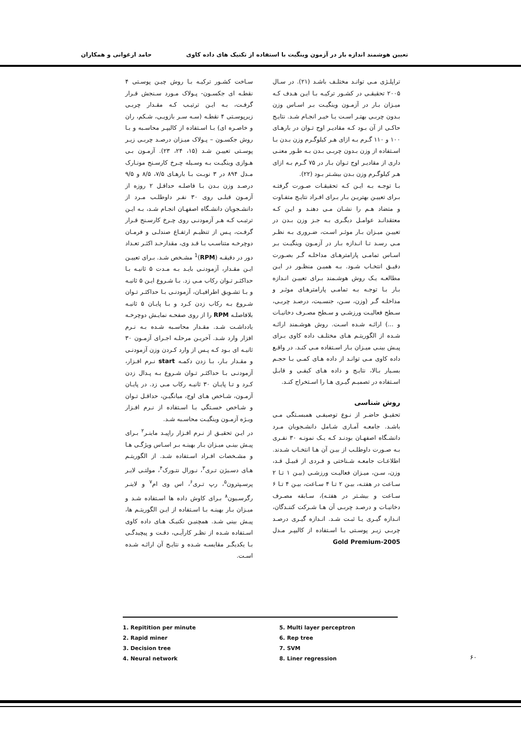تعیین هوشمند اندازه بار در آزمون وینگیت با استفاده از تکنیک های داده کاوی حامد ارغوانی و همکاران
تراپلـژی مـی توانـد مختلـف باشـد (۲۱). در سـال ۲۰۰۵ تحقیقـی در کشـور ترکیـه بـا ایـن هـدف کـه میـزان بـار در آزمـون وینگیـت بـر اسـاس وزن بـدون چربـی بهتـر اسـت یـا خیـر انجـام شـد. نتایـج حاکـی از آن بـود کـه مقادیـر اوج تـوان در بارهـای ۱۰۰ و ۱۱۰ گـرم بـه ازای هـر کیلوگـرم وزن بـدن بـا اسـتفاده از وزن بـدون چربـی بـدن بـه طـور معنـی داری از مقادیـر اوج تـوان بـار در ۷۵ گـرم بـه ازای هـر کیلوگـرم وزن بـدن بیشـتر بـود (۲۲).
بـا توجـه بـه ایـن کـه تحقیقـات صـورت گرفتـه بـرای تعییـن بهتریـن بـار بـرای افـراد نتایـج متفـاوت و متضاد هـم را نشـان مـی دهنـد و ایـن کـه معتقدانـد عوامـل دیگـری بـه جـز وزن بـدن در تعییـن میـزان بـار موثـر اسـت، ضـروری بـه نظـر مـی رسـد تـا انـدازه بـار در آزمـون وینگیـت بـر اسـاس تمامـی پارامترهـای مداخلـه گـر بصـورت دقیـق انتخـاب شـود. بـه همیـن منظـور در ایـن مطالعـه یـک روش هوشـمند بـرای تعییـن انـدازه بـار بـا توجـه بـه تمامـی پارامترهـای موثـر و مداخلـه گـر (وزن، سـن، جنسـیت، درصـد چربـی، سـطح فعالیـت ورزشـی و سـطح مصـرف دخانیـات و ...) ارائـه شـده اسـت. روش هوشـمند ارائـه شـده از الگوریتـم هـای مختلـف داده کاوی بـرای پیـش بینـی میـزان بـار اسـتفاده مـی کنـد. در واقـع داده کاوی مـی توانـد از داده هـای کمـی بـا حجـم بسـیار بـالا، نتایـج و داده هـای کیفـی و قابـل اسـتفاده در تصمیـم گیـری هـا را اسـتخراج کنـد.
روش شناسی
تحقیـق حاضـر از نـوع توصیفـی همبسـتگی مـی باشـد. جامعـه آمـاری شـامل دانشـجویان مـرد دانشـگاه اصفهـان بودنـد کـه یـک نمونـه ۳۰ نفـری بـه صـورت داوطلـب از بیـن آن هـا انتخـاب شـدند. اطلاعـات جامعـه شـناختی و فـردی از قبیـل قـد، وزن، سـن، میـزان فعالیـت ورزشـی (بیـن ۱ تـا ۲ سـاعت در هفتـه، بیـن ۲ تـا ۴ سـاعت، بیـن ۴ تـا ۶ سـاعت و بیشـتر در هفتـه)، سـابقه مصـرف دخانیـات و درصـد چربـی آن هـا شـرکت کننـدگان، انـدازه گیـری یـا ثبـت شـد. انـدازه گیـری درصـد چربـی زیـر پوسـتی بـا اسـتفاده از کالیپـر مـدل Gold Premium-2005
سـاخت کشـور ترکیـه بـا روش چیـن پوسـتی ۴ نقطـه ای جکسـون- پـولاک مـورد سـنجش قـرار گرفـت، بـه ایـن ترتیـب کـه مقـدار چربـی زیرپوسـتی ۴ نقطـه (سـه سـر بازویـی، شـکم، ران و خاصـره ای) بـا اسـتفاده از کالیپـر محاسـبه و بـا روش جکسـون – پـولاک میـزان درصـد چربـی زیـر پوسـتی تعییـن شـد (۱۵، ۲۴، ۲۳). آزمـون بـی هـوازی وینگیـت بـه وسـیله چـرخ کارسـنج مونـارک مـدل ۸۹۴ در ۳ نوبـت بـا بارهـای ۷/۵، ۸/۵ و ۹/۵ درصـد وزن بـدن بـا فاصلـه حداقـل ۲ روزه از آزمـون قبلـی روی ۳۰ نفـر داوطلـب مـرد از دانشـجویان دانشـگاه اصفهـان انجـام شـد، بـه ایـن ترتیـب کـه هـر آزمودنـی روی چـرخ کارسـنج قـرار گرفـت، پـس از تنظیـم ارتفـاع صندلـی و فرمـان دوچرخـه متناسـب بـا قـد وی، مقدارحـد اکثـر تعـداد دور در دقیقـه (RPM)<sup>1</sup> مشـخص شـد. بـرای تعییـن ایـن مقـدار، آزمودنـی بایـد بـه مـدت ۵ ثانیـه بـا حداکثـر تـوان رکاب مـی زد. بـا شـروع ایـن ۵ ثانیـه و بـا تشـویق اطرافیـان، آزمودنـی بـا حداکثـر تـوان شـروع بـه رکاب زدن کـرد و بـا پایـان ۵ ثانیـه بلافاصلـه RPM را از روی صفحـه نمایـش دوچرخـه یادداشـت شـد. مقـدار محاسـبه شـده بـه نـرم افزار وارد شـد. آخریـن مرحلـه اجـرای آزمـون ۳۰ ثانیـه ای بـود کـه پـس از وارد کـردن وزن آزمودنـی و مقـدار بـار، بـا زدن دکمـه start نـرم افـزار، آزمودنـی بـا حداکثـر تـوان شـروع بـه پـدال زدن کـرد و تـا پایـان ۳۰ ثانیـه رکاب مـی زد. در پایـان آزمـون، شـاخص هـای اوج، میانگیـن، حداقـل تـوان و شـاخص خسـتگی بـا اسـتفاده از نـرم افـزار ویـژه آزمـون وینگیـت محاسـبه شـد.
در ایـن تحقیـق از نـرم افـزار راپیـد ماینـر<sup>۲</sup> بـرای پیـش بینـی میـزان بـار بهینـه بـر اسـاس ویژگـی هـا و مشـخصات افـراد اسـتفاده شـد. از الگوریتـم هـای دسـیژن تـری<sup>۳</sup>، نـورال نتـورک<sup>۴</sup>، مولتـی لایـر پرسـپترون<sup>۵</sup>، رپ تـری<sup>۶</sup>، اس وی ام<sup>۷</sup> و لاینـر رگرسـیون<sup>۸</sup> بـرای کاوش داده ها اسـتفاده شـد و میـزان بـار بهینـه بـا اسـتفاده از ایـن الگوریتـم ها، پیـش بینی شـد. همچنیـن تکنیـک هـای داده کاوی اسـتفاده شـده از نظـر کارآیـی، دقـت و پیچیدگـی بـا یکدیگـر مقایسـه شـده و نتایـج آن ارائـه شـده اسـت.
1. Repitition per minute
2. Rapid miner
3. Decision tree
4. Neural network
5. Multi layer perceptron
6. Rep tree
7. SVM
8. Liner regression
۶۰